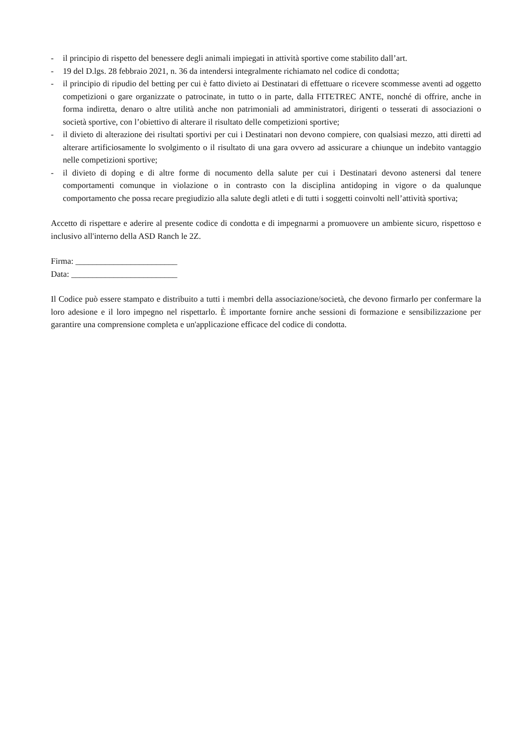- il principio di rispetto del benessere degli animali impiegati in attività sportive come stabilito dall’art.
- 19 del D.lgs. 28 febbraio 2021, n. 36 da intendersi integralmente richiamato nel codice di condotta;
- il principio di ripudio del betting per cui è fatto divieto ai Destinatari di effettuare o ricevere scommesse aventi ad oggetto competizioni o gare organizzate o patrocinate, in tutto o in parte, dalla FITETREC ANTE, nonché di offrire, anche in forma indiretta, denaro o altre utilità anche non patrimoniali ad amministratori, dirigenti o tesserati di associazioni o società sportive, con l’obiettivo di alterare il risultato delle competizioni sportive;
- il divieto di alterazione dei risultati sportivi per cui i Destinatari non devono compiere, con qualsiasi mezzo, atti diretti ad alterare artificiosamente lo svolgimento o il risultato di una gara ovvero ad assicurare a chiunque un indebito vantaggio nelle competizioni sportive;
- il divieto di doping e di altre forme di nocumento della salute per cui i Destinatari devono astenersi dal tenere comportamenti comunque in violazione o in contrasto con la disciplina antidoping in vigore o da qualunque comportamento che possa recare pregiudizio alla salute degli atleti e di tutti i soggetti coinvolti nell’attività sportiva;
Accetto di rispettare e aderire al presente codice di condotta e di impegnarmi a promuovere un ambiente sicuro, rispettoso e inclusivo all'interno della ASD Ranch le 2Z.
Firma: ________________________
Data: _________________________
Il Codice può essere stampato e distribuito a tutti i membri della associazione/società, che devono firmarlo per confermare la loro adesione e il loro impegno nel rispettarlo. È importante fornire anche sessioni di formazione e sensibilizzazione per garantire una comprensione completa e un'applicazione efficace del codice di condotta.